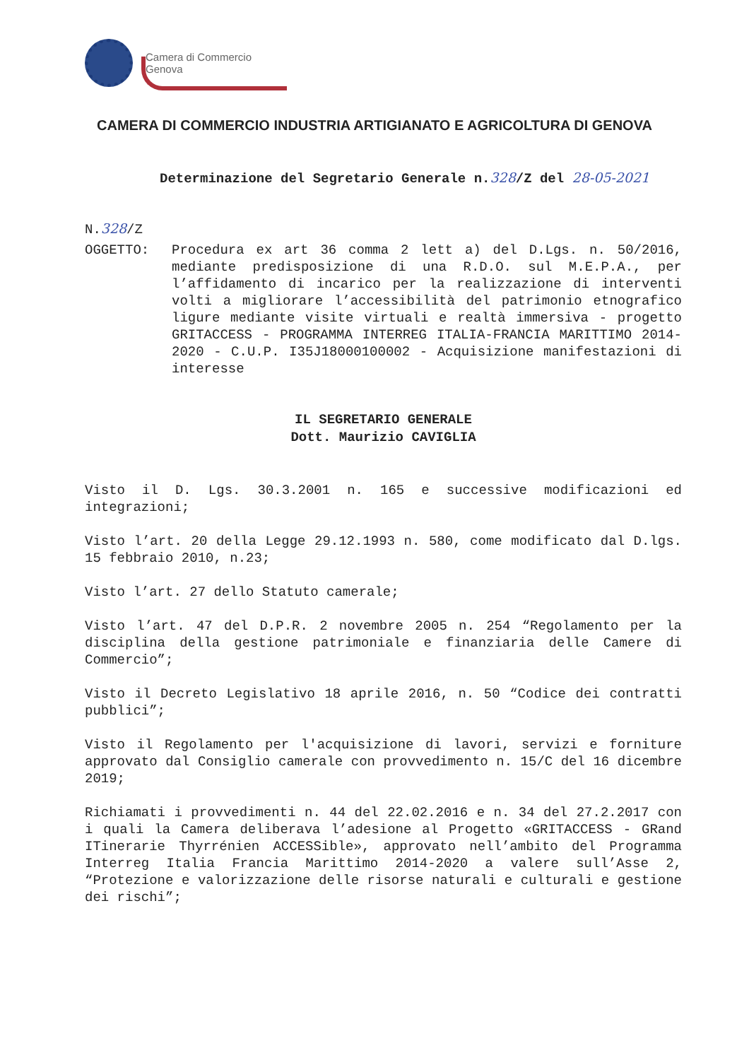Camera di Commercio
Genova
CAMERA DI COMMERCIO INDUSTRIA ARTIGIANATO E AGRICOLTURA DI GENOVA
Determinazione del Segretario Generale n.328/Z del 28-05-2021
N.328/Z
OGGETTO: Procedura ex art 36 comma 2 lett a) del D.Lgs. n. 50/2016, mediante predisposizione di una R.D.O. sul M.E.P.A., per l’affidamento di incarico per la realizzazione di interventi volti a migliorare l’accessibilità del patrimonio etnografico ligure mediante visite virtuali e realtà immersiva - progetto GRITACCESS - PROGRAMMA INTERREG ITALIA-FRANCIA MARITTIMO 2014-2020 - C.U.P. I35J18000100002 - Acquisizione manifestazioni di interesse
IL SEGRETARIO GENERALE
Dott. Maurizio CAVIGLIA
Visto il D. Lgs. 30.3.2001 n. 165 e successive modificazioni ed integrazioni;
Visto l’art. 20 della Legge 29.12.1993 n. 580, come modificato dal D.lgs. 15 febbraio 2010, n.23;
Visto l’art. 27 dello Statuto camerale;
Visto l’art. 47 del D.P.R. 2 novembre 2005 n. 254 “Regolamento per la disciplina della gestione patrimoniale e finanziaria delle Camere di Commercio”;
Visto il Decreto Legislativo 18 aprile 2016, n. 50 “Codice dei contratti pubblici”;
Visto il Regolamento per l'acquisizione di lavori, servizi e forniture approvato dal Consiglio camerale con provvedimento n. 15/C del 16 dicembre 2019;
Richiamati i provvedimenti n. 44 del 22.02.2016 e n. 34 del 27.2.2017 con i quali la Camera deliberava l’adesione al Progetto «GRITACCESS - GRand ITinerarie Thyrrénien ACCESSible», approvato nell’ambito del Programma Interreg Italia Francia Marittimo 2014-2020 a valere sull’Asse 2, “Protezione e valorizzazione delle risorse naturali e culturali e gestione dei rischi”;